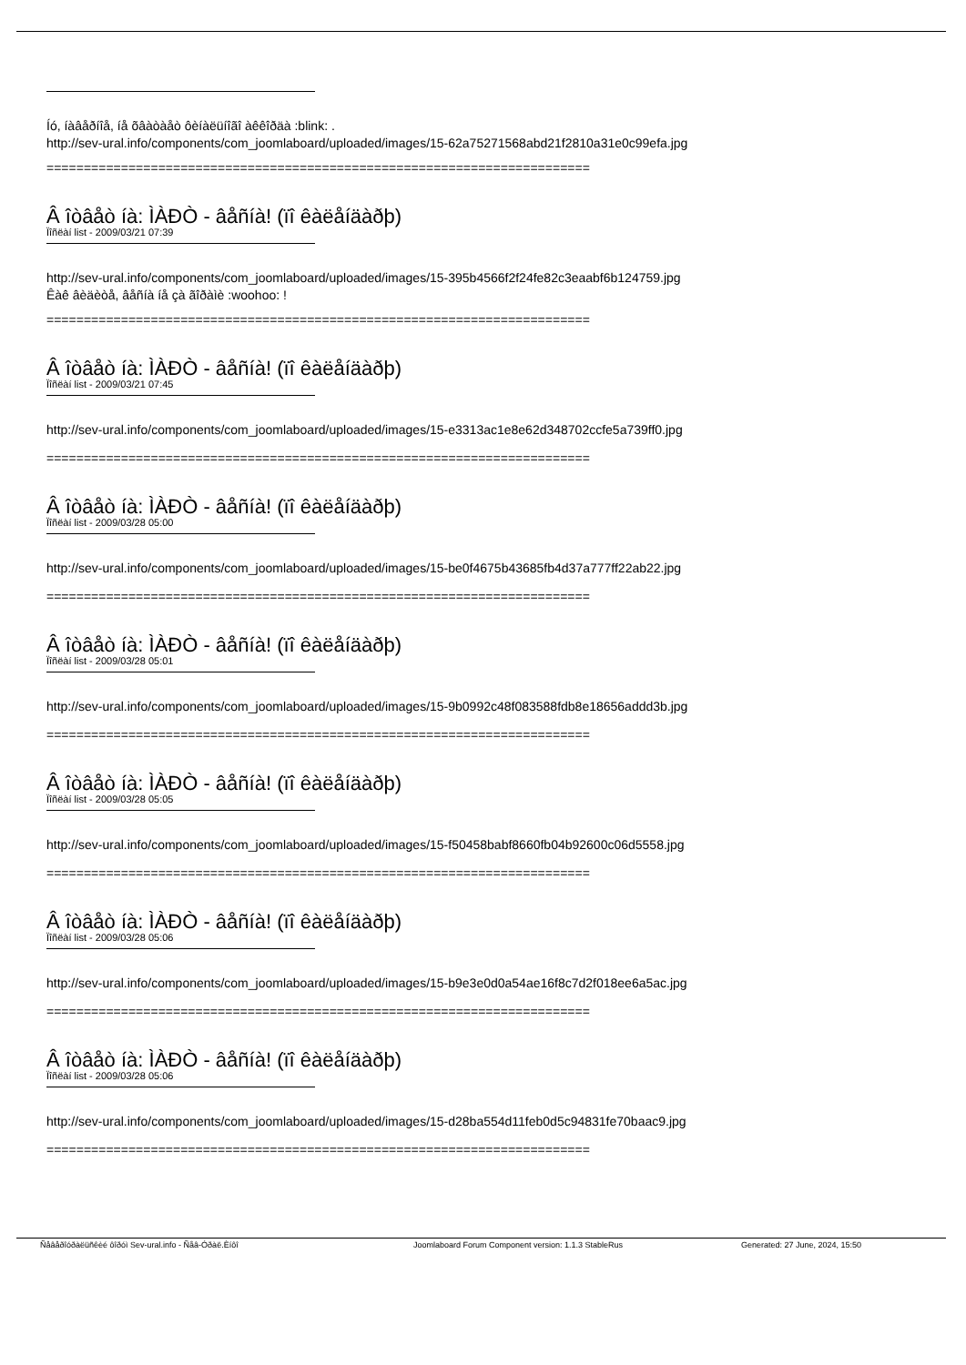Íó, íàâåðíîå, íå õâàòàåò ôèíàëüíîãî àêêîðäà :blink: .
http://sev-ural.info/components/com_joomlaboard/uploaded/images/15-62a75271568abd21f2810a31e0c99efa.jpg
=========================================================================
Â îòâåò íà: ÌÀÐÒ - âåñíà! (ïî êàëåíäàðþ)
Ïîñëàí list - 2009/03/21 07:39
http://sev-ural.info/components/com_joomlaboard/uploaded/images/15-395b4566f2f24fe82c3eaabf6b124759.jpg
Êàê âèäèòå, âåñíà íå çà ãîðàìè :woohoo: !
=========================================================================
Â îòâåò íà: ÌÀÐÒ - âåñíà! (ïî êàëåíäàðþ)
Ïîñëàí list - 2009/03/21 07:45
http://sev-ural.info/components/com_joomlaboard/uploaded/images/15-e3313ac1e8e62d348702ccfe5a739ff0.jpg
=========================================================================
Â îòâåò íà: ÌÀÐÒ - âåñíà! (ïî êàëåíäàðþ)
Ïîñëàí list - 2009/03/28 05:00
http://sev-ural.info/components/com_joomlaboard/uploaded/images/15-be0f4675b43685fb4d37a777ff22ab22.jpg
=========================================================================
Â îòâåò íà: ÌÀÐÒ - âåñíà! (ïî êàëåíäàðþ)
Ïîñëàí list - 2009/03/28 05:01
http://sev-ural.info/components/com_joomlaboard/uploaded/images/15-9b0992c48f083588fdb8e18656addd3b.jpg
=========================================================================
Â îòâåò íà: ÌÀÐÒ - âåñíà! (ïî êàëåíäàðþ)
Ïîñëàí list - 2009/03/28 05:05
http://sev-ural.info/components/com_joomlaboard/uploaded/images/15-f50458babf8660fb04b92600c06d5558.jpg
=========================================================================
Â îòâåò íà: ÌÀÐÒ - âåñíà! (ïî êàëåíäàðþ)
Ïîñëàí list - 2009/03/28 05:06
http://sev-ural.info/components/com_joomlaboard/uploaded/images/15-b9e3e0d0a54ae16f8c7d2f018ee6a5ac.jpg
=========================================================================
Â îòâåò íà: ÌÀÐÒ - âåñíà! (ïî êàëåíäàðþ)
Ïîñëàí list - 2009/03/28 05:06
http://sev-ural.info/components/com_joomlaboard/uploaded/images/15-d28ba554d11feb0d5c94831fe70baac9.jpg
=========================================================================
Ñåâåðîóðàëüñêèé ôîðóì Sev-ural.info - Ñåâ-Óðàë.Èíôî Joomlaboard Forum Component version: 1.1.3 StableRus Generated: 27 June, 2024, 15:50